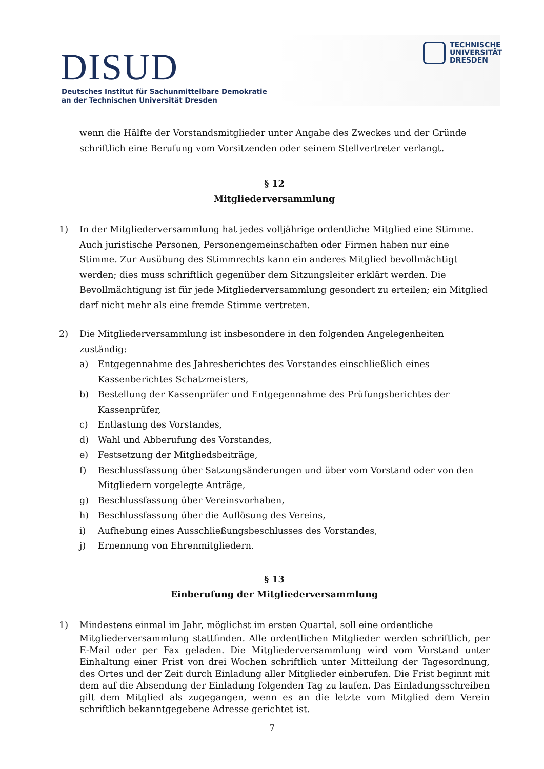DISUD
Deutsches Institut für Sachunmittelbare Demokratie
an der Technischen Universität Dresden
TECHNISCHE
UNIVERSITÄT
DRESDEN
wenn die Hälfte der Vorstandsmitglieder unter Angabe des Zweckes und der Gründe schriftlich eine Berufung vom Vorsitzenden oder seinem Stellvertreter verlangt.
§ 12
Mitgliederversammlung
1) In der Mitgliederversammlung hat jedes volljährige ordentliche Mitglied eine Stimme. Auch juristische Personen, Personengemeinschaften oder Firmen haben nur eine Stimme. Zur Ausübung des Stimmrechts kann ein anderes Mitglied bevollmächtigt werden; dies muss schriftlich gegenüber dem Sitzungsleiter erklärt werden. Die Bevollmächtigung ist für jede Mitgliederversammlung gesondert zu erteilen; ein Mitglied darf nicht mehr als eine fremde Stimme vertreten.
2) Die Mitgliederversammlung ist insbesondere in den folgenden Angelegenheiten zuständig:
a) Entgegennahme des Jahresberichtes des Vorstandes einschließlich eines Kassenberichtes Schatzmeisters,
b) Bestellung der Kassenprüfer und Entgegennahme des Prüfungsberichtes der Kassenprüfer,
c) Entlastung des Vorstandes,
d) Wahl und Abberufung des Vorstandes,
e) Festsetzung der Mitgliedsbeiträge,
f) Beschlussfassung über Satzungsänderungen und über vom Vorstand oder von den Mitgliedern vorgelegte Anträge,
g) Beschlussfassung über Vereinsvorhaben,
h) Beschlussfassung über die Auflösung des Vereins,
i) Aufhebung eines Ausschließungsbeschlusses des Vorstandes,
j) Ernennung von Ehrenmitgliedern.
§ 13
Einberufung der Mitgliederversammlung
1) Mindestens einmal im Jahr, möglichst im ersten Quartal, soll eine ordentliche
Mitgliederversammlung stattfinden. Alle ordentlichen Mitglieder werden schriftlich, per E-Mail oder per Fax geladen. Die Mitgliederversammlung wird vom Vorstand unter Einhaltung einer Frist von drei Wochen schriftlich unter Mitteilung der Tagesordnung, des Ortes und der Zeit durch Einladung aller Mitglieder einberufen. Die Frist beginnt mit dem auf die Absendung der Einladung folgenden Tag zu laufen. Das Einladungsschreiben gilt dem Mitglied als zugegangen, wenn es an die letzte vom Mitglied dem Verein schriftlich bekanntgegebene Adresse gerichtet ist.
7